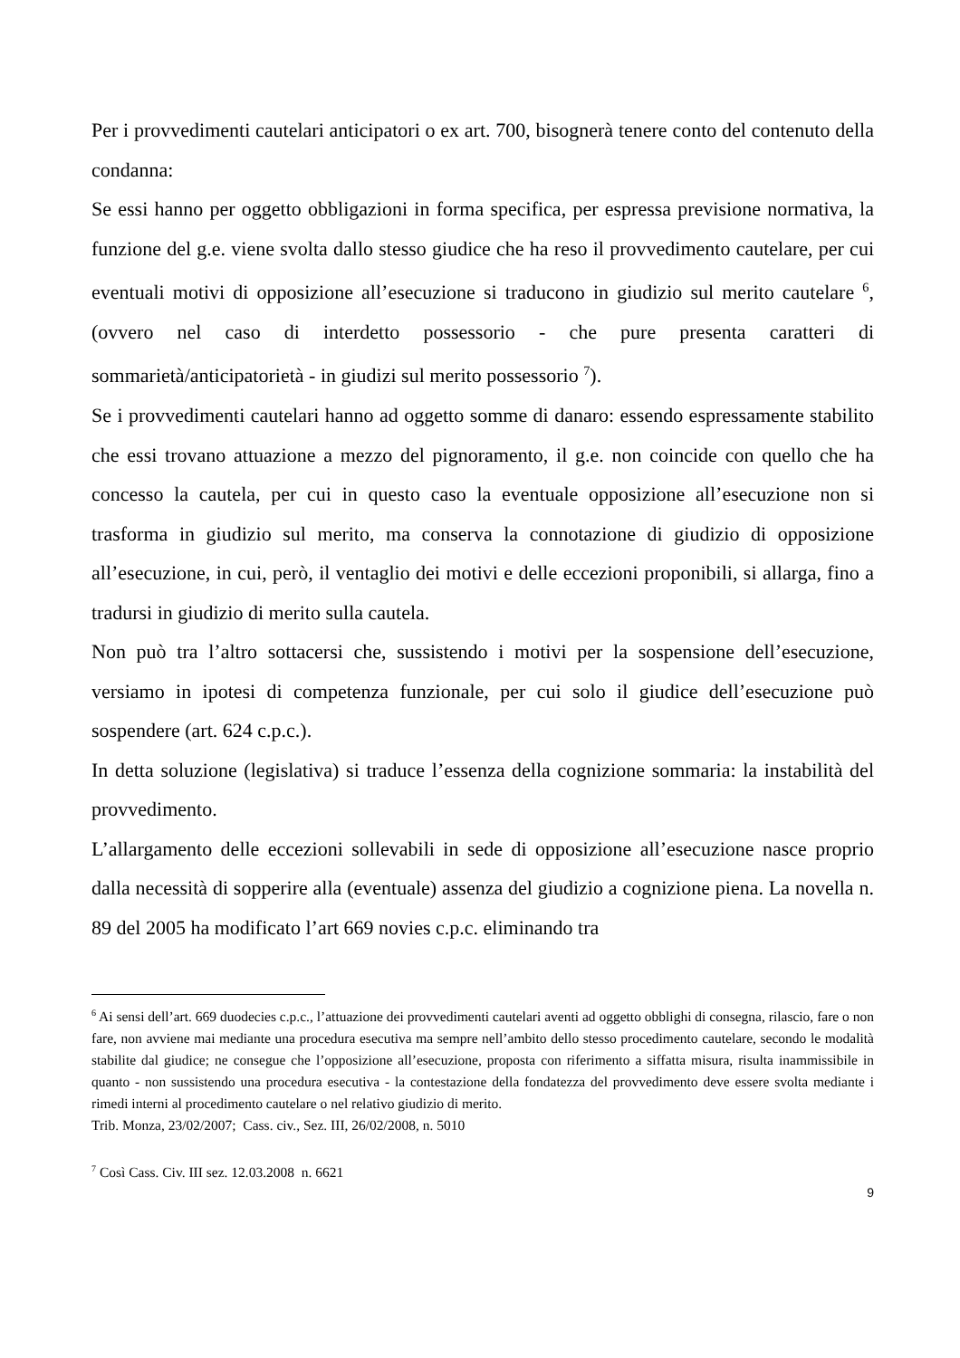Per i provvedimenti cautelari anticipatori o ex art. 700, bisognerà tenere conto del contenuto della condanna:
Se essi hanno per oggetto obbligazioni in forma specifica, per espressa previsione normativa, la funzione del g.e. viene svolta dallo stesso giudice che ha reso il provvedimento cautelare, per cui eventuali motivi di opposizione all’esecuzione si traducono in giudizio sul merito cautelare <sup>6</sup>, (ovvero nel caso di interdetto possessorio - che pure presenta caratteri di sommarietà/anticipatorietà - in giudizi sul merito possessorio <sup>7</sup>).
Se i provvedimenti cautelari hanno ad oggetto somme di danaro: essendo espressamente stabilito che essi trovano attuazione a mezzo del pignoramento, il g.e. non coincide con quello che ha concesso la cautela, per cui in questo caso la eventuale opposizione all’esecuzione non si trasforma in giudizio sul merito, ma conserva la connotazione di giudizio di opposizione all’esecuzione, in cui, però, il ventaglio dei motivi e delle eccezioni proponibili, si allarga, fino a tradursi in giudizio di merito sulla cautela.
Non può tra l’altro sottacersi che, sussistendo i motivi per la sospensione dell’esecuzione, versiamo in ipotesi di competenza funzionale, per cui solo il giudice dell’esecuzione può sospendere (art. 624 c.p.c.).
In detta soluzione (legislativa) si traduce l’essenza della cognizione sommaria: la instabilità del provvedimento.
L’allargamento delle eccezioni sollevabili in sede di opposizione all’esecuzione nasce proprio dalla necessità di sopperire alla (eventuale) assenza del giudizio a cognizione piena. La novella n. 89 del 2005 ha modificato l’art 669 novies c.p.c. eliminando tra
<sup>6</sup> Ai sensi dell’art. 669 duodecies c.p.c., l’attuazione dei provvedimenti cautelari aventi ad oggetto obblighi di consegna, rilascio, fare o non fare, non avviene mai mediante una procedura esecutiva ma sempre nell’ambito dello stesso procedimento cautelare, secondo le modalità stabilite dal giudice; ne consegue che l’opposizione all’esecuzione, proposta con riferimento a siffatta misura, risulta inammissibile in quanto - non sussistendo una procedura esecutiva - la contestazione della fondatezza del provvedimento deve essere svolta mediante i rimedi interni al procedimento cautelare o nel relativo giudizio di merito.
Trib. Monza, 23/02/2007; Cass. civ., Sez. III, 26/02/2008, n. 5010
<sup>7</sup> Così Cass. Civ. III sez. 12.03.2008 n. 6621
9